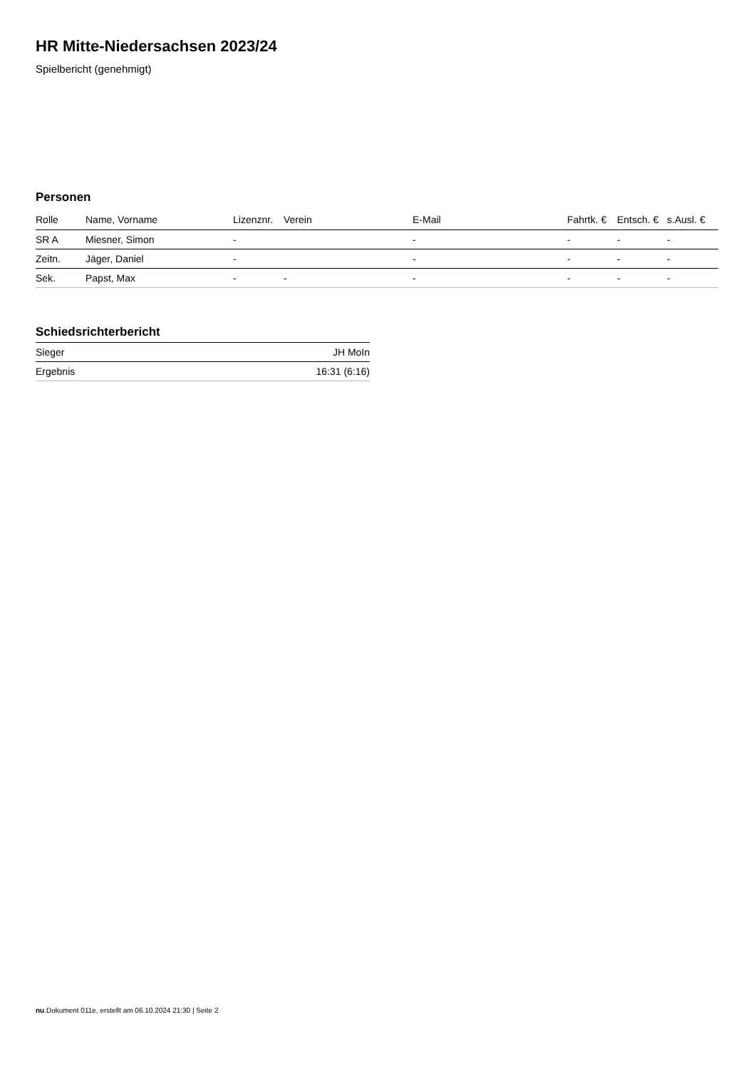HR Mitte-Niedersachsen 2023/24
Spielbericht (genehmigt)
Personen
| Rolle | Name, Vorname | Lizenznr. | Verein | E-Mail | Fahrtk. € | Entsch. € | s.Ausl. € |
| --- | --- | --- | --- | --- | --- | --- | --- |
| SR A | Miesner, Simon | - | | - | - | - | - |
| Zeitn. | Jäger, Daniel | - | | - | - | - | - |
| Sek. | Papst, Max | - | - | - | - | - | - |
Schiedsrichterbericht
| Sieger | JH MoIn |
| Ergebnis | 16:31 (6:16) |
nu.Dokument 011e, erstellt am 06.10.2024 21:30 | Seite 2